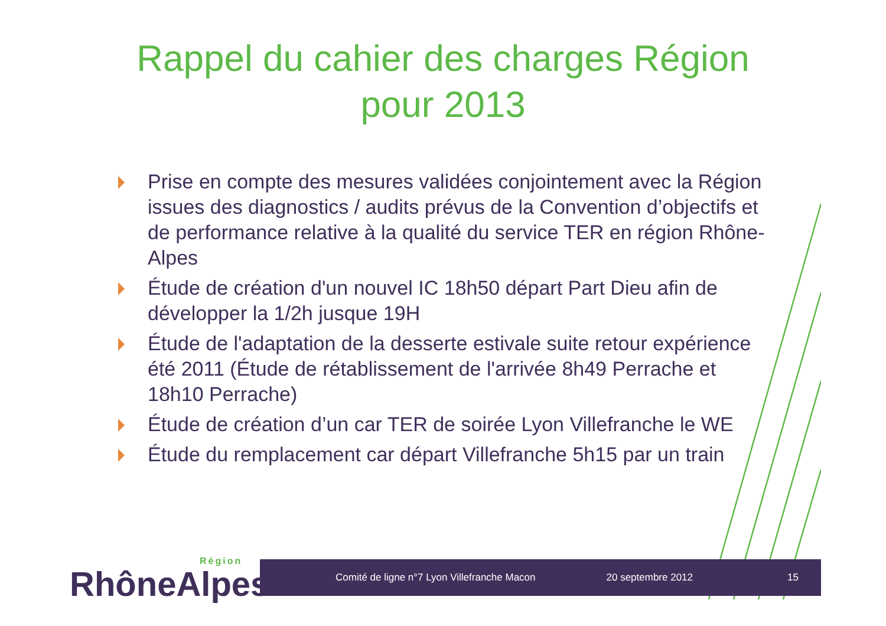Rappel du cahier des charges Région
pour 2013
Prise en compte des mesures validées conjointement avec la Région issues des diagnostics / audits prévus de la Convention d’objectifs et de performance relative à la qualité du service TER en région Rhône-Alpes
Étude de création d'un nouvel IC 18h50 départ Part Dieu afin de développer la 1/2h jusque 19H
Étude de l'adaptation de la desserte estivale suite retour expérience été 2011 (Étude de rétablissement de l'arrivée 8h49 Perrache et 18h10 Perrache)
Étude de création d’un car TER de soirée Lyon Villefranche le WE
Étude du remplacement car départ Villefranche 5h15 par un train
RhôneAlpes
Région
Comité de ligne n°7 Lyon Villefranche Macon
20 septembre 2012 15